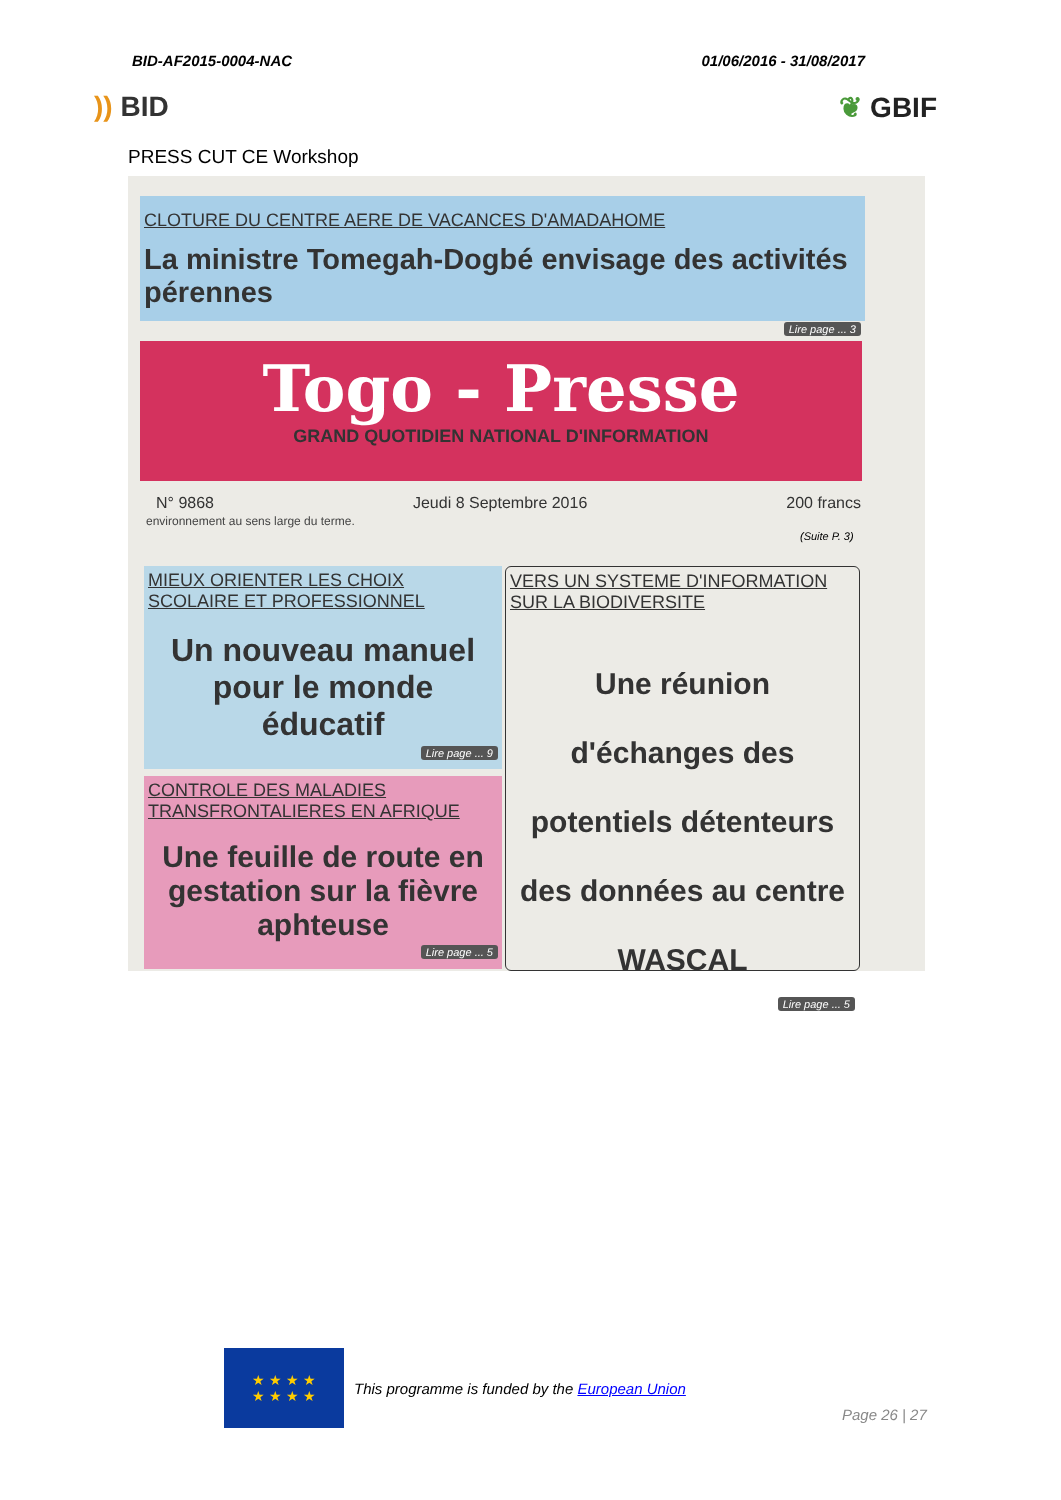BID-AF2015-0004-NAC 01/06/2016 - 31/08/2017
)) BID ❦ GBIF
PRESS CUT CE Workshop
CLOTURE DU CENTRE AERE DE VACANCES D'AMADAHOME
La ministre Tomegah-Dogbé envisage des activités pérennes
Lire page ... 3
Togo - Presse
GRAND QUOTIDIEN NATIONAL D'INFORMATION
N° 9868 Jeudi 8 Septembre 2016 200 francs
environnement au sens large du terme.
(Suite P. 3)
MIEUX ORIENTER LES CHOIX SCOLAIRE ET PROFESSIONNEL
Un nouveau manuel pour le monde éducatif
Lire page ... 9
CONTROLE DES MALADIES TRANSFRONTALIERES EN AFRIQUE
Une feuille de route en gestation sur la fièvre aphteuse
Lire page ... 5
VERS UN SYSTEME D'INFORMATION SUR LA BIODIVERSITE
Une réunion d'échanges des potentiels détenteurs des données au centre WASCAL
Lire page ... 5
★ ★ ★ ★
★ ★ ★ ★
This programme is funded by the European Union
Page 26 | 27